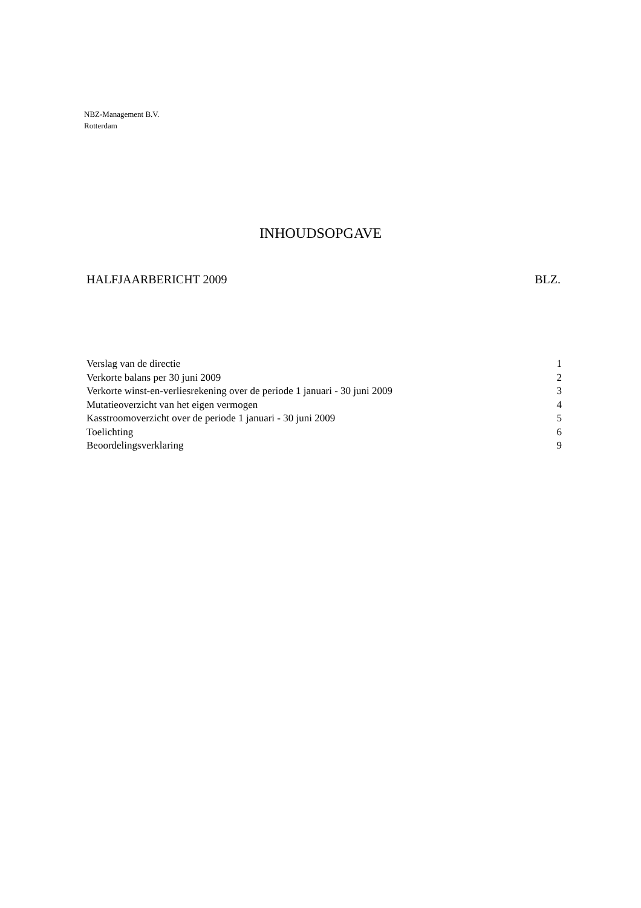NBZ-Management B.V.
Rotterdam
INHOUDSOPGAVE
HALFJAARBERICHT 2009 BLZ.
| Verslag van de directie | 1 |
| Verkorte balans per 30 juni 2009 | 2 |
| Verkorte winst-en-verliesrekening over de periode 1 januari - 30 juni 2009 | 3 |
| Mutatieoverzicht van het eigen vermogen | 4 |
| Kasstroomoverzicht over de periode 1 januari - 30 juni 2009 | 5 |
| Toelichting | 6 |
| Beoordelingsverklaring | 9 |